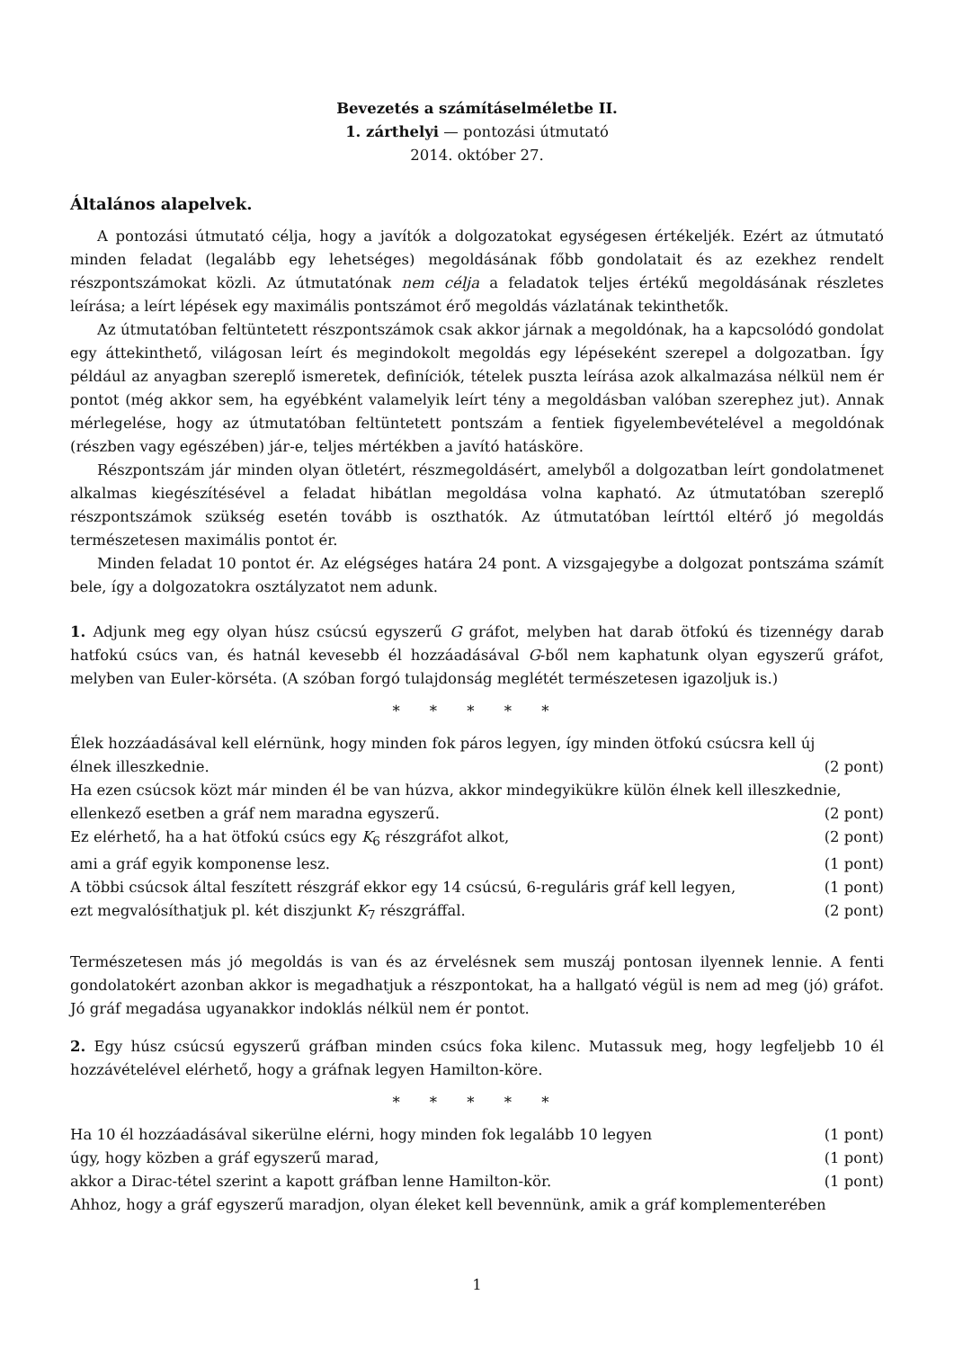Bevezetés a számításelméletbe II.
1. zárthelyi — pontozási útmutató
2014. október 27.
Általános alapelvek.
A pontozási útmutató célja, hogy a javítók a dolgozatokat egységesen értékeljék. Ezért az útmutató minden feladat (legalább egy lehetséges) megoldásának főbb gondolatait és az ezekhez rendelt részpontszámokat közli. Az útmutatónak nem célja a feladatok teljes értékű megoldásának részletes leírása; a leírt lépések egy maximális pontszámot érő megoldás vázlatának tekinthetők.
Az útmutatóban feltüntetett részpontszámok csak akkor járnak a megoldónak, ha a kapcsolódó gondolat egy áttekinthető, világosan leírt és megindokolt megoldás egy lépéseként szerepel a dolgozatban. Így például az anyagban szereplő ismeretek, definíciók, tételek puszta leírása azok alkalmazása nélkül nem ér pontot (még akkor sem, ha egyébként valamelyik leírt tény a megoldásban valóban szerephez jut). Annak mérlegelése, hogy az útmutatóban feltüntetett pontszám a fentiek figyelembevételével a megoldónak (részben vagy egészében) jár-e, teljes mértékben a javító hatásköre.
Részpontszám jár minden olyan ötletért, részmegoldásért, amelyből a dolgozatban leírt gondolatmenet alkalmas kiegészítésével a feladat hibátlan megoldása volna kapható. Az útmutatóban szereplő részpontszámok szükség esetén tovább is oszthatók. Az útmutatóban leírttól eltérő jó megoldás természetesen maximális pontot ér.
Minden feladat 10 pontot ér. Az elégséges határa 24 pont. A vizsgajegybe a dolgozat pontszáma számít bele, így a dolgozatokra osztályzatot nem adunk.
1. Adjunk meg egy olyan húsz csúcsú egyszerű G gráfot, melyben hat darab ötfokú és tizennégy darab hatfokú csúcs van, és hatnál kevesebb él hozzáadásával G-ből nem kaphatunk olyan egyszerű gráfot, melyben van Euler-körséta. (A szóban forgó tulajdonság meglétét természetesen igazoljuk is.)
* * * * *
Élek hozzáadásával kell elérnünk, hogy minden fok páros legyen, így minden ötfokú csúcsra kell új
élnek illeszkednie. (2 pont)
Ha ezen csúcsok közt már minden él be van húzva, akkor mindegyikükre külön élnek kell illeszkednie,
ellenkező esetben a gráf nem maradna egyszerű. (2 pont)
Ez elérhető, ha a hat ötfokú csúcs egy K<sub>6</sub> részgráfot alkot, (2 pont)
ami a gráf egyik komponense lesz. (1 pont)
A többi csúcsok által feszített részgráf ekkor egy 14 csúcsú, 6-reguláris gráf kell legyen, (1 pont)
ezt megvalósíthatjuk pl. két diszjunkt K<sub>7</sub> részgráffal. (2 pont)
Természetesen más jó megoldás is van és az érvelésnek sem muszáj pontosan ilyennek lennie. A fenti gondolatokért azonban akkor is megadhatjuk a részpontokat, ha a hallgató végül is nem ad meg (jó) gráfot. Jó gráf megadása ugyanakkor indoklás nélkül nem ér pontot.
2. Egy húsz csúcsú egyszerű gráfban minden csúcs foka kilenc. Mutassuk meg, hogy legfeljebb 10 él hozzávételével elérhető, hogy a gráfnak legyen Hamilton-köre.
* * * * *
Ha 10 él hozzáadásával sikerülne elérni, hogy minden fok legalább 10 legyen (1 pont)
úgy, hogy közben a gráf egyszerű marad, (1 pont)
akkor a Dirac-tétel szerint a kapott gráfban lenne Hamilton-kör. (1 pont)
Ahhoz, hogy a gráf egyszerű maradjon, olyan éleket kell bevennünk, amik a gráf komplementerében
1